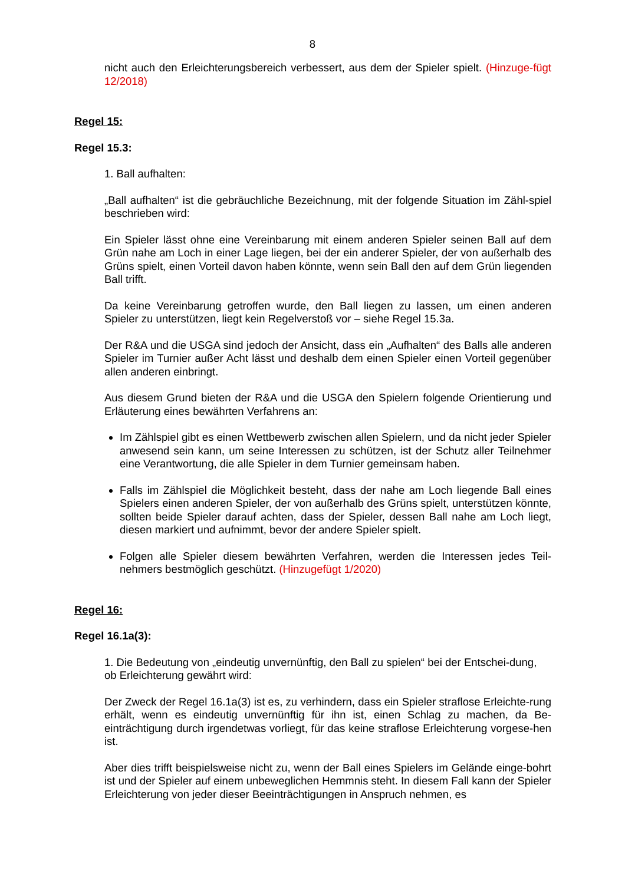8
nicht auch den Erleichterungsbereich verbessert, aus dem der Spieler spielt. (Hinzuge-fügt 12/2018)
Regel 15:
Regel 15.3:
1. Ball aufhalten:
„Ball aufhalten“ ist die gebräuchliche Bezeichnung, mit der folgende Situation im Zähl-spiel beschrieben wird:
Ein Spieler lässt ohne eine Vereinbarung mit einem anderen Spieler seinen Ball auf dem Grün nahe am Loch in einer Lage liegen, bei der ein anderer Spieler, der von außerhalb des Grüns spielt, einen Vorteil davon haben könnte, wenn sein Ball den auf dem Grün liegenden Ball trifft.
Da keine Vereinbarung getroffen wurde, den Ball liegen zu lassen, um einen anderen Spieler zu unterstützen, liegt kein Regelverstoß vor – siehe Regel 15.3a.
Der R&A und die USGA sind jedoch der Ansicht, dass ein „Aufhalten“ des Balls alle anderen Spieler im Turnier außer Acht lässt und deshalb dem einen Spieler einen Vorteil gegenüber allen anderen einbringt.
Aus diesem Grund bieten der R&A und die USGA den Spielern folgende Orientierung und Erläuterung eines bewährten Verfahrens an:
Im Zählspiel gibt es einen Wettbewerb zwischen allen Spielern, und da nicht jeder Spieler anwesend sein kann, um seine Interessen zu schützen, ist der Schutz aller Teilnehmer eine Verantwortung, die alle Spieler in dem Turnier gemeinsam haben.
Falls im Zählspiel die Möglichkeit besteht, dass der nahe am Loch liegende Ball eines Spielers einen anderen Spieler, der von außerhalb des Grüns spielt, unterstützen könnte, sollten beide Spieler darauf achten, dass der Spieler, dessen Ball nahe am Loch liegt, diesen markiert und aufnimmt, bevor der andere Spieler spielt.
Folgen alle Spieler diesem bewährten Verfahren, werden die Interessen jedes Teil-nehmers bestmöglich geschützt. (Hinzugefügt 1/2020)
Regel 16:
Regel 16.1a(3):
1. Die Bedeutung von „eindeutig unvernünftig, den Ball zu spielen“ bei der Entschei-dung, ob Erleichterung gewährt wird:
Der Zweck der Regel 16.1a(3) ist es, zu verhindern, dass ein Spieler straflose Erleichte-rung erhält, wenn es eindeutig unvernünftig für ihn ist, einen Schlag zu machen, da Be-einträchtigung durch irgendetwas vorliegt, für das keine straflose Erleichterung vorgese-hen ist.
Aber dies trifft beispielsweise nicht zu, wenn der Ball eines Spielers im Gelände einge-bohrt ist und der Spieler auf einem unbeweglichen Hemmnis steht. In diesem Fall kann der Spieler Erleichterung von jeder dieser Beeinträchtigungen in Anspruch nehmen, es